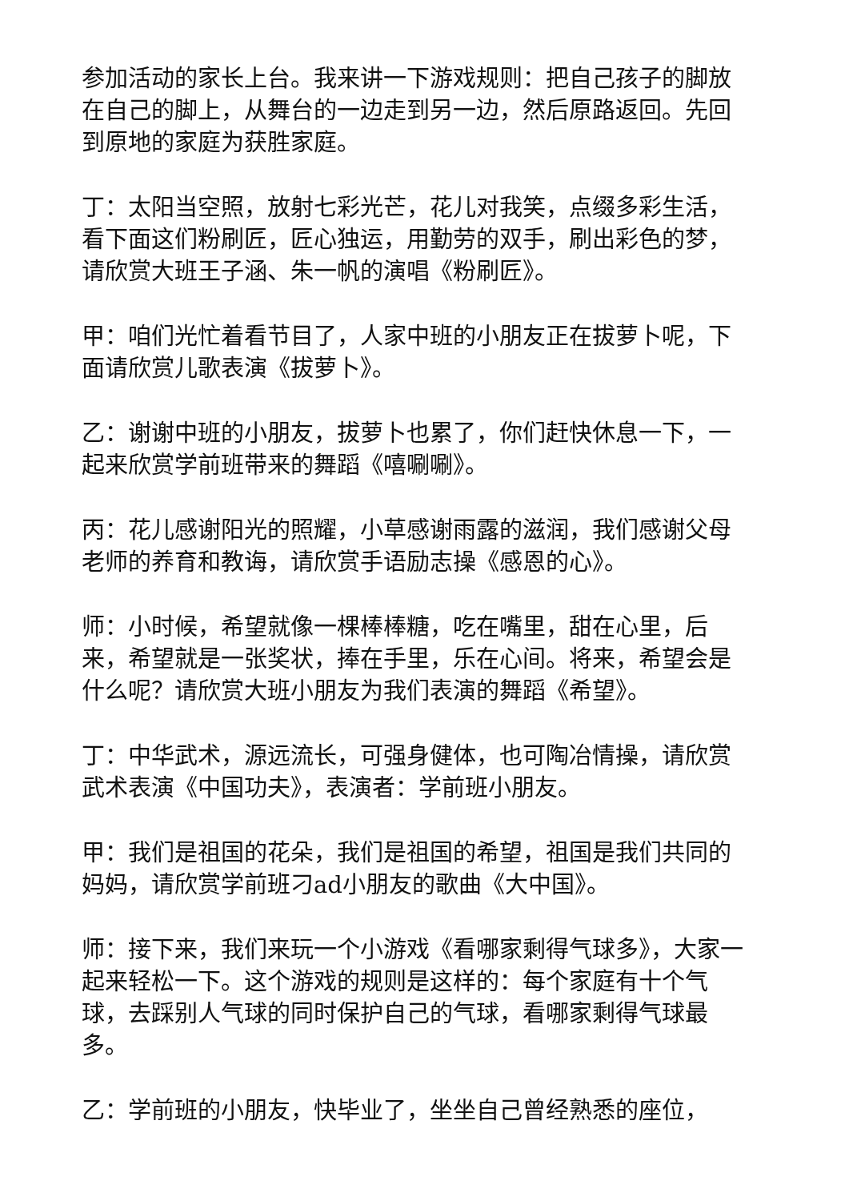参加活动的家长上台。我来讲一下游戏规则：把自己孩子的脚放在自己的脚上，从舞台的一边走到另一边，然后原路返回。先回到原地的家庭为获胜家庭。
丁：太阳当空照，放射七彩光芒，花儿对我笑，点缀多彩生活，看下面这们粉刷匠，匠心独运，用勤劳的双手，刷出彩色的梦，请欣赏大班王子涵、朱一帆的演唱《粉刷匠》。
甲：咱们光忙着看节目了，人家中班的小朋友正在拔萝卜呢，下面请欣赏儿歌表演《拔萝卜》。
乙：谢谢中班的小朋友，拔萝卜也累了，你们赶快休息一下，一起来欣赏学前班带来的舞蹈《嘻唰唰》。
丙：花儿感谢阳光的照耀，小草感谢雨露的滋润，我们感谢父母老师的养育和教诲，请欣赏手语励志操《感恩的心》。
师：小时候，希望就像一棵棒棒糖，吃在嘴里，甜在心里，后来，希望就是一张奖状，捧在手里，乐在心间。将来，希望会是什么呢？请欣赏大班小朋友为我们表演的舞蹈《希望》。
丁：中华武术，源远流长，可强身健体，也可陶冶情操，请欣赏武术表演《中国功夫》，表演者：学前班小朋友。
甲：我们是祖国的花朵，我们是祖国的希望，祖国是我们共同的妈妈，请欣赏学前班刁ad小朋友的歌曲《大中国》。
师：接下来，我们来玩一个小游戏《看哪家剩得气球多》，大家一起来轻松一下。这个游戏的规则是这样的：每个家庭有十个气球，去踩别人气球的同时保护自己的气球，看哪家剩得气球最多。
乙：学前班的小朋友，快毕业了，坐坐自己曾经熟悉的座位，